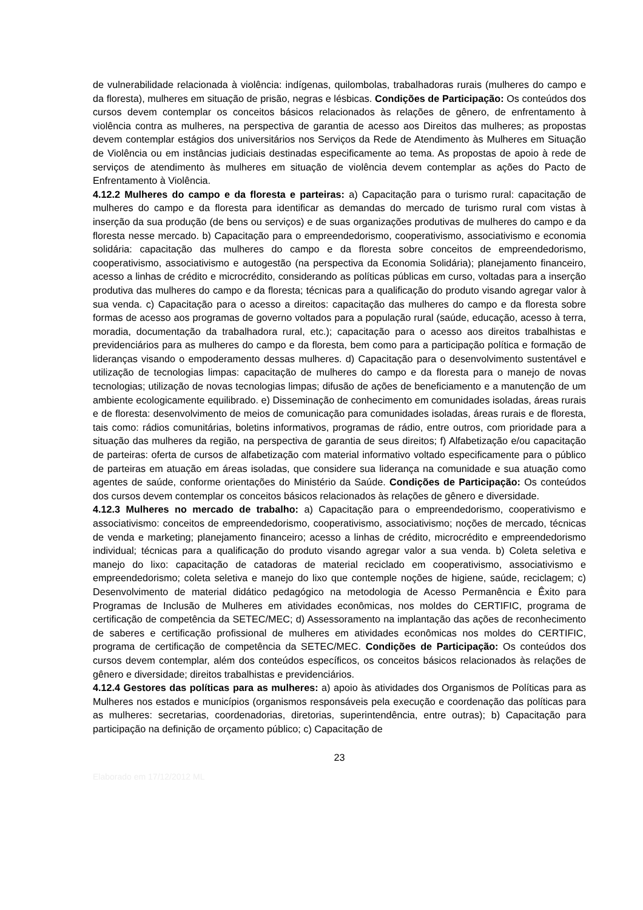de vulnerabilidade relacionada à violência: indígenas, quilombolas, trabalhadoras rurais (mulheres do campo e da floresta), mulheres em situação de prisão, negras e lésbicas. Condições de Participação: Os conteúdos dos cursos devem contemplar os conceitos básicos relacionados às relações de gênero, de enfrentamento à violência contra as mulheres, na perspectiva de garantia de acesso aos Direitos das mulheres; as propostas devem contemplar estágios dos universitários nos Serviços da Rede de Atendimento às Mulheres em Situação de Violência ou em instâncias judiciais destinadas especificamente ao tema. As propostas de apoio à rede de serviços de atendimento às mulheres em situação de violência devem contemplar as ações do Pacto de Enfrentamento à Violência.
4.12.2 Mulheres do campo e da floresta e parteiras: a) Capacitação para o turismo rural: capacitação de mulheres do campo e da floresta para identificar as demandas do mercado de turismo rural com vistas à inserção da sua produção (de bens ou serviços) e de suas organizações produtivas de mulheres do campo e da floresta nesse mercado. b) Capacitação para o empreendedorismo, cooperativismo, associativismo e economia solidária: capacitação das mulheres do campo e da floresta sobre conceitos de empreendedorismo, cooperativismo, associativismo e autogestão (na perspectiva da Economia Solidária); planejamento financeiro, acesso a linhas de crédito e microcrédito, considerando as políticas públicas em curso, voltadas para a inserção produtiva das mulheres do campo e da floresta; técnicas para a qualificação do produto visando agregar valor à sua venda. c) Capacitação para o acesso a direitos: capacitação das mulheres do campo e da floresta sobre formas de acesso aos programas de governo voltados para a população rural (saúde, educação, acesso à terra, moradia, documentação da trabalhadora rural, etc.); capacitação para o acesso aos direitos trabalhistas e previdenciários para as mulheres do campo e da floresta, bem como para a participação política e formação de lideranças visando o empoderamento dessas mulheres. d) Capacitação para o desenvolvimento sustentável e utilização de tecnologias limpas: capacitação de mulheres do campo e da floresta para o manejo de novas tecnologias; utilização de novas tecnologias limpas; difusão de ações de beneficiamento e a manutenção de um ambiente ecologicamente equilibrado. e) Disseminação de conhecimento em comunidades isoladas, áreas rurais e de floresta: desenvolvimento de meios de comunicação para comunidades isoladas, áreas rurais e de floresta, tais como: rádios comunitárias, boletins informativos, programas de rádio, entre outros, com prioridade para a situação das mulheres da região, na perspectiva de garantia de seus direitos; f) Alfabetização e/ou capacitação de parteiras: oferta de cursos de alfabetização com material informativo voltado especificamente para o público de parteiras em atuação em áreas isoladas, que considere sua liderança na comunidade e sua atuação como agentes de saúde, conforme orientações do Ministério da Saúde. Condições de Participação: Os conteúdos dos cursos devem contemplar os conceitos básicos relacionados às relações de gênero e diversidade.
4.12.3 Mulheres no mercado de trabalho: a) Capacitação para o empreendedorismo, cooperativismo e associativismo: conceitos de empreendedorismo, cooperativismo, associativismo; noções de mercado, técnicas de venda e marketing; planejamento financeiro; acesso a linhas de crédito, microcrédito e empreendedorismo individual; técnicas para a qualificação do produto visando agregar valor a sua venda. b) Coleta seletiva e manejo do lixo: capacitação de catadoras de material reciclado em cooperativismo, associativismo e empreendedorismo; coleta seletiva e manejo do lixo que contemple noções de higiene, saúde, reciclagem; c) Desenvolvimento de material didático pedagógico na metodologia de Acesso Permanência e Êxito para Programas de Inclusão de Mulheres em atividades econômicas, nos moldes do CERTIFIC, programa de certificação de competência da SETEC/MEC; d) Assessoramento na implantação das ações de reconhecimento de saberes e certificação profissional de mulheres em atividades econômicas nos moldes do CERTIFIC, programa de certificação de competência da SETEC/MEC. Condições de Participação: Os conteúdos dos cursos devem contemplar, além dos conteúdos específicos, os conceitos básicos relacionados às relações de gênero e diversidade; direitos trabalhistas e previdenciários.
4.12.4 Gestores das políticas para as mulheres: a) apoio às atividades dos Organismos de Políticas para as Mulheres nos estados e municípios (organismos responsáveis pela execução e coordenação das políticas para as mulheres: secretarias, coordenadorias, diretorias, superintendência, entre outras); b) Capacitação para participação na definição de orçamento público; c) Capacitação de
23
Elaborado em 17/12/2012 ML